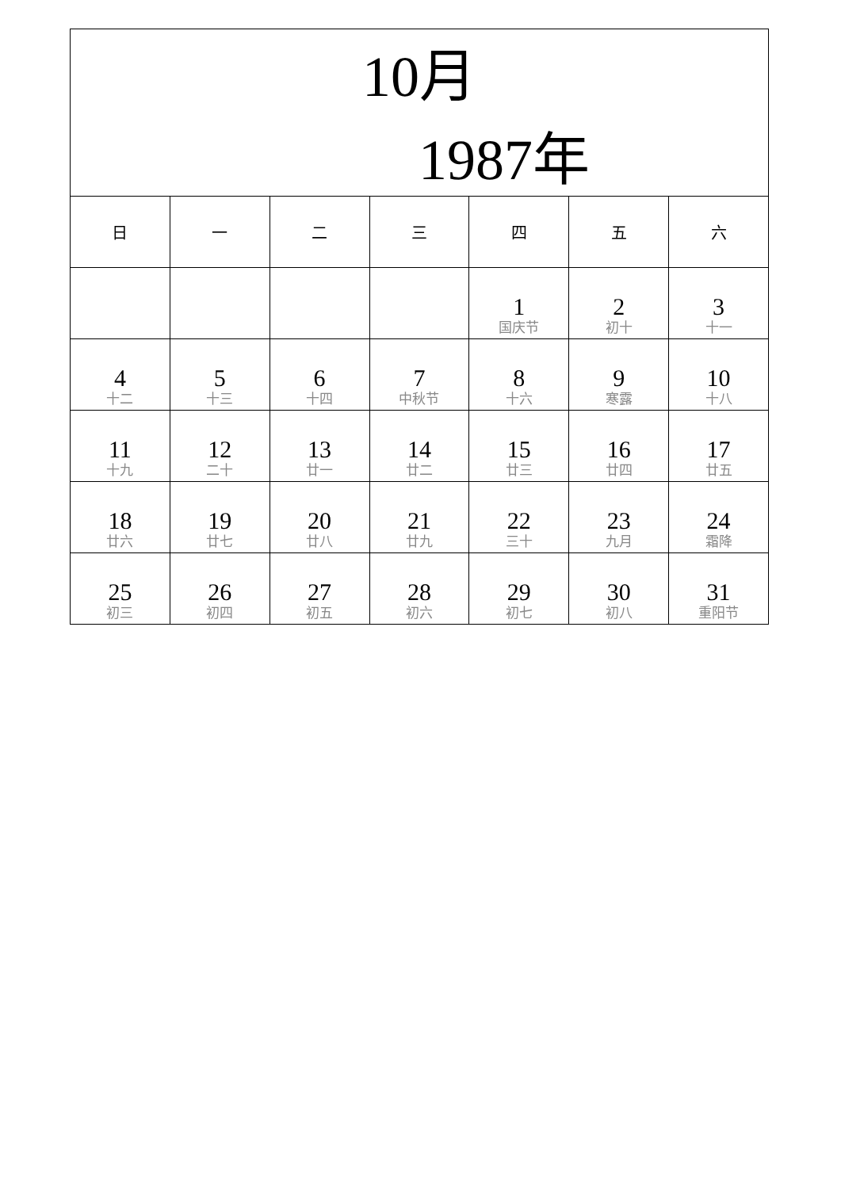| 10月 1987年 | | | | | | |
| 日 | 一 | 二 | 三 | 四 | 五 | 六 |
| | | | | 1 国庆节 | 2 初十 | 3 十一 |
| 4 十二 | 5 十三 | 6 十四 | 7 中秋节 | 8 十六 | 9 寒露 | 10 十八 |
| 11 十九 | 12 二十 | 13 廿一 | 14 廿二 | 15 廿三 | 16 廿四 | 17 廿五 |
| 18 廿六 | 19 廿七 | 20 廿八 | 21 廿九 | 22 三十 | 23 九月 | 24 霜降 |
| 25 初三 | 26 初四 | 27 初五 | 28 初六 | 29 初七 | 30 初八 | 31 重阳节 |